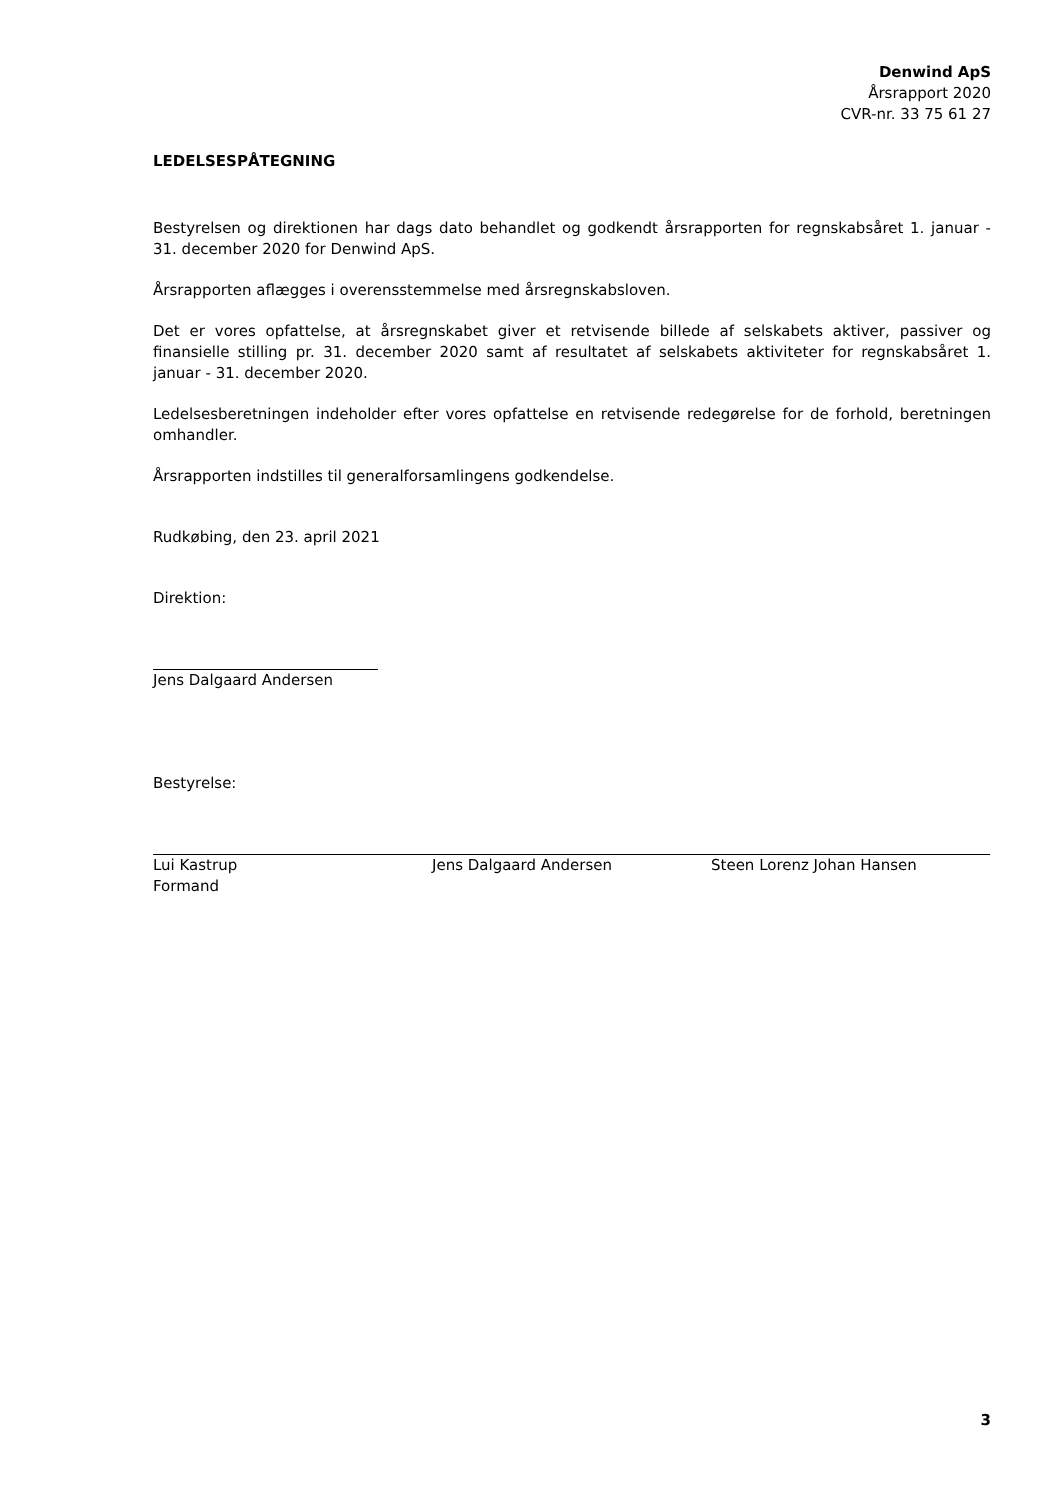Denwind ApS
Årsrapport 2020
CVR-nr. 33 75 61 27
LEDELSESPÅTEGNING
Bestyrelsen og direktionen har dags dato behandlet og godkendt årsrapporten for regnskabsåret 1. januar - 31. december 2020 for Denwind ApS.
Årsrapporten aflægges i overensstemmelse med årsregnskabsloven.
Det er vores opfattelse, at årsregnskabet giver et retvisende billede af selskabets aktiver, passiver og finansielle stilling pr. 31. december 2020 samt af resultatet af selskabets aktiviteter for regnskabsåret 1. januar - 31. december 2020.
Ledelsesberetningen indeholder efter vores opfattelse en retvisende redegørelse for de forhold, beretningen omhandler.
Årsrapporten indstilles til generalforsamlingens godkendelse.
Rudkøbing, den 23. april 2021
Direktion:
Jens Dalgaard Andersen
Bestyrelse:
Lui Kastrup
Formand
Jens Dalgaard Andersen Steen Lorenz Johan Hansen
3